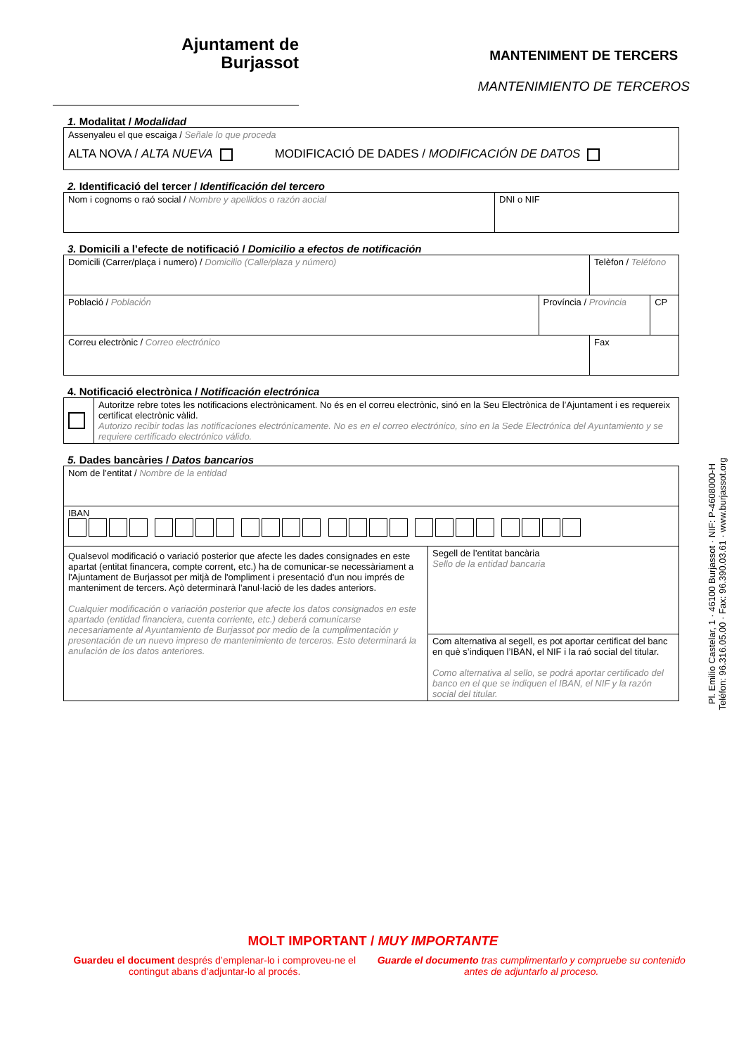Ajuntament de
Burjassot
MANTENIMENT DE TERCERS
MANTENIMIENTO DE TERCEROS
1. Modalitat / Modalidad
| Assenyaleu el que escaiga / Señale lo que proceda ALTA NOVA / ALTA NUEVA MODIFICACIÓ DE DADES / MODIFICACIÓN DE DATOS |
2. Identificació del tercer / Identificación del tercero
| Nom i cognoms o raó social / Nombre y apellidos o razón aocial | DNI o NIF |
3. Domicili a l’efecte de notificació / Domicilio a efectos de notificación
| Domicili (Carrer/plaça i numero) / Domicilio (Calle/plaza y número) | | Telèfon / Teléfono | |
| Població / Població́n | Província / Provincia | | CP |
| Correu electrònic / Correo electrónico | | Fax | |
4. Notificació electrònica / Notificación electrónica
| | Autoritze rebre totes les notificacions electrònicament. No és en el correu electrònic, sinó en la Seu Electrònica de l’Ajuntament i es requereix certificat electrònic vàlid. Autorizo recibir todas las notificaciones electrónicamente. No es en el correo electrónico, sino en la Sede Electrónica del Ayuntamiento y se requiere certificado electrónico válido. |
5. Dades bancàries / Datos bancarios
| Nom de l’entitat / Nombre de la entidad | |
| IBAN | |
| Qualsevol modificació o variació posterior que afecte les dades consignades en este apartat (entitat financera, compte corrent, etc.) ha de comunicar-se necessàriament a l'Ajuntament de Burjassot per mitjà de l'ompliment i presentació d'un nou imprés de manteniment de tercers. Açò determinarà l'anul·lació de les dades anteriors. Cualquier modificación o variación posterior que afecte los datos consignados en este apartado (entidad financiera, cuenta corriente, etc.) deberá comunicarse necesariamente al Ayuntamiento de Burjassot por medio de la cumplimentación y presentación de un nuevo impreso de mantenimiento de terceros. Esto determinará la anulación de los datos anteriores. | Segell de l’entitat bancària Sello de la entidad bancaria |
| | Com alternativa al segell, es pot aportar certificat del banc en què s’indiquen l’IBAN, el NIF i la raó social del titular. Como alternativa al sello, se podrá aportar certificado del banco en el que se indiquen el IBAN, el NIF y la razón social del titular. |
Pl. Emilio Castelar, 1 · 46100 Burjassot · NIF: P-4608000-H
Teléfon: 96.316.05.00 · Fax: 96.390.03.61 · www.burjassot.org
MOLT IMPORTANT / MUY IMPORTANTE
Guardeu el document després d’emplenar-lo i comproveu-ne el contingut abans d’adjuntar-lo al procés.
Guarde el documento tras cumplimentarlo y compruebe su contenido antes de adjuntarlo al proceso.